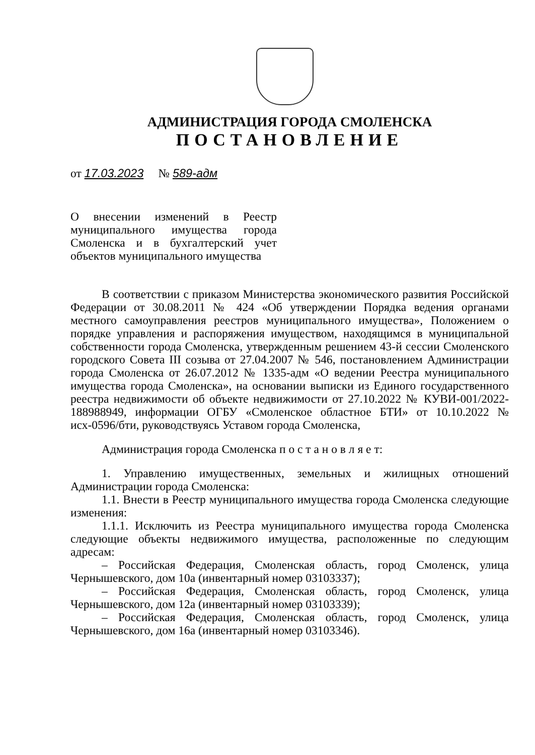АДМИНИСТРАЦИЯ ГОРОДА СМОЛЕНСКА
ПОСТАНОВЛЕНИЕ
от 17.03.2023 № 589-адм
О внесении изменений в Реестр муниципального имущества города Смоленска и в бухгалтерский учет объектов муниципального имущества
В соответствии с приказом Министерства экономического развития Российской Федерации от 30.08.2011 № 424 «Об утверждении Порядка ведения органами местного самоуправления реестров муниципального имущества», Положением о порядке управления и распоряжения имуществом, находящимся в муниципальной собственности города Смоленска, утвержденным решением 43-й сессии Смоленского городского Совета III созыва от 27.04.2007 № 546, постановлением Администрации города Смоленска от 26.07.2012 № 1335-адм «О ведении Реестра муниципального имущества города Смоленска», на основании выписки из Единого государственного реестра недвижимости об объекте недвижимости от 27.10.2022 № КУВИ-001/2022-188988949, информации ОГБУ «Смоленское областное БТИ» от 10.10.2022 № исх-0596/бти, руководствуясь Уставом города Смоленска,
Администрация города Смоленска п о с т а н о в л я е т:
1. Управлению имущественных, земельных и жилищных отношений Администрации города Смоленска:
1.1. Внести в Реестр муниципального имущества города Смоленска следующие изменения:
1.1.1. Исключить из Реестра муниципального имущества города Смоленска следующие объекты недвижимого имущества, расположенные по следующим адресам:
– Российская Федерация, Смоленская область, город Смоленск, улица Чернышевского, дом 10а (инвентарный номер 03103337);
– Российская Федерация, Смоленская область, город Смоленск, улица Чернышевского, дом 12а (инвентарный номер 03103339);
– Российская Федерация, Смоленская область, город Смоленск, улица Чернышевского, дом 16а (инвентарный номер 03103346).